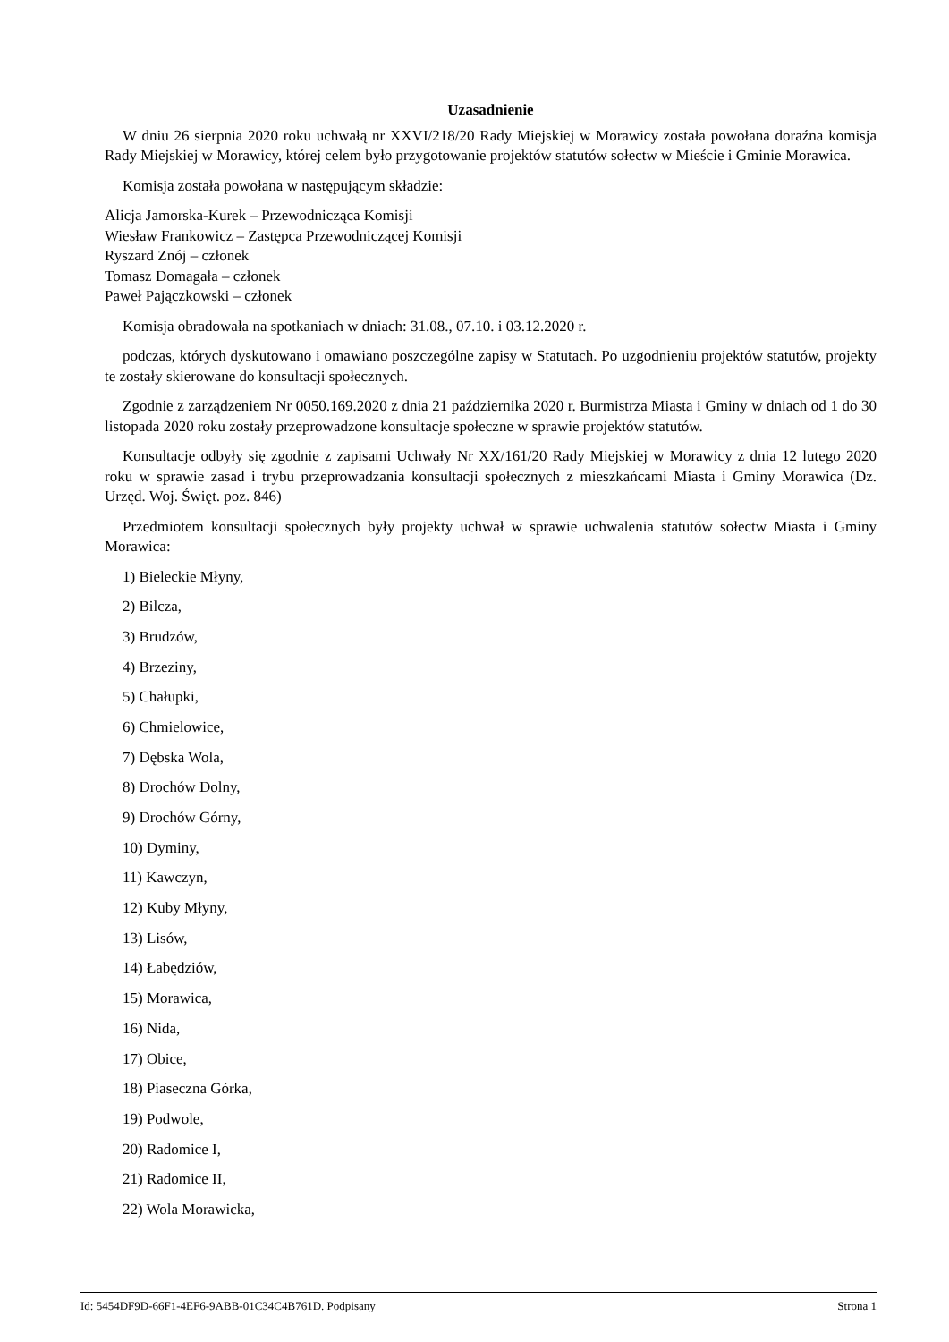Uzasadnienie
W dniu 26 sierpnia 2020 roku uchwałą nr XXVI/218/20 Rady Miejskiej w Morawicy została powołana doraźna komisja Rady Miejskiej w Morawicy, której celem było przygotowanie projektów statutów sołectw w Mieście i Gminie Morawica.
Komisja została powołana w następującym składzie:
Alicja Jamorska-Kurek – Przewodnicząca Komisji
Wiesław Frankowicz – Zastępca Przewodniczącej Komisji
Ryszard Znój – członek
Tomasz Domagała – członek
Paweł Pajączkowski – członek
Komisja obradowała na spotkaniach w dniach: 31.08., 07.10. i 03.12.2020 r.
podczas, których dyskutowano i omawiano poszczególne zapisy w Statutach. Po uzgodnieniu projektów statutów, projekty te zostały skierowane do konsultacji społecznych.
Zgodnie z zarządzeniem Nr 0050.169.2020 z dnia 21 października 2020 r. Burmistrza Miasta i Gminy w dniach od 1 do 30 listopada 2020 roku zostały przeprowadzone konsultacje społeczne w sprawie projektów statutów.
Konsultacje odbyły się zgodnie z zapisami Uchwały Nr XX/161/20 Rady Miejskiej w Morawicy z dnia 12 lutego 2020 roku w sprawie zasad i trybu przeprowadzania konsultacji społecznych z mieszkańcami Miasta i Gminy Morawica (Dz. Urzęd. Woj. Święt. poz. 846)
Przedmiotem konsultacji społecznych były projekty uchwał w sprawie uchwalenia statutów sołectw Miasta i Gminy Morawica:
1) Bieleckie Młyny,
2) Bilcza,
3) Brudzów,
4) Brzeziny,
5) Chałupki,
6) Chmielowice,
7) Dębska Wola,
8) Drochów Dolny,
9) Drochów Górny,
10) Dyminy,
11) Kawczyn,
12) Kuby Młyny,
13) Lisów,
14) Łabędziów,
15) Morawica,
16) Nida,
17) Obice,
18) Piaseczna Górka,
19) Podwole,
20) Radomice I,
21) Radomice II,
22) Wola Morawicka,
Id: 5454DF9D-66F1-4EF6-9ABB-01C34C4B761D. Podpisany Strona 1